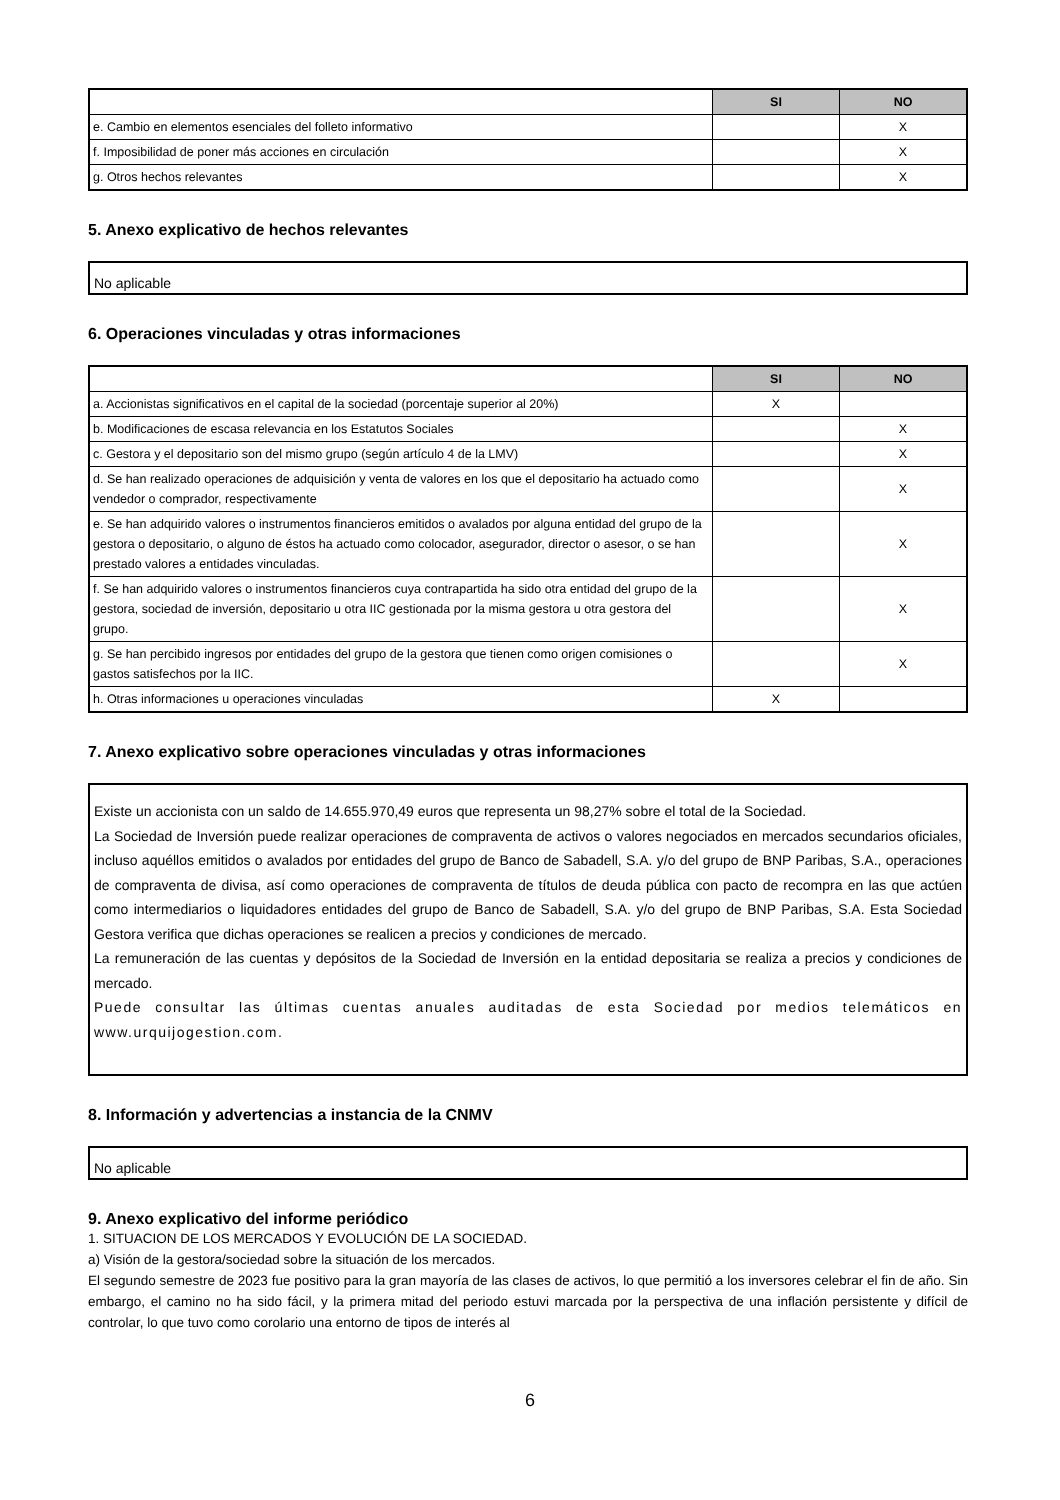| | SI | NO |
| --- | --- | --- |
| e. Cambio en elementos esenciales del folleto informativo | | X |
| f. Imposibilidad de poner más acciones en circulación | | X |
| g. Otros hechos relevantes | | X |
5. Anexo explicativo de hechos relevantes
No aplicable
6. Operaciones vinculadas y otras informaciones
| | SI | NO |
| --- | --- | --- |
| a. Accionistas significativos en el capital de la sociedad (porcentaje superior al 20%) | X | |
| b. Modificaciones de escasa relevancia en los Estatutos Sociales | | X |
| c. Gestora y el depositario son del mismo grupo (según artículo 4 de la LMV) | | X |
| d. Se han realizado operaciones de adquisición y venta de valores en los que el depositario ha actuado como vendedor o comprador, respectivamente | | X |
| e. Se han adquirido valores o instrumentos financieros emitidos o avalados por alguna entidad del grupo de la gestora o depositario, o alguno de éstos ha actuado como colocador, asegurador, director o asesor, o se han prestado valores a entidades vinculadas. | | X |
| f. Se han adquirido valores o instrumentos financieros cuya contrapartida ha sido otra entidad del grupo de la gestora, sociedad de inversión, depositario u otra IIC gestionada por la misma gestora u otra gestora del grupo. | | X |
| g. Se han percibido ingresos por entidades del grupo de la gestora que tienen como origen comisiones o gastos satisfechos por la IIC. | | X |
| h. Otras informaciones u operaciones vinculadas | X | |
7. Anexo explicativo sobre operaciones vinculadas y otras informaciones
Existe un accionista con un saldo de 14.655.970,49 euros que representa un 98,27% sobre el total de la Sociedad.
La Sociedad de Inversión puede realizar operaciones de compraventa de activos o valores negociados en mercados secundarios oficiales, incluso aquéllos emitidos o avalados por entidades del grupo de Banco de Sabadell, S.A. y/o del grupo de BNP Paribas, S.A., operaciones de compraventa de divisa, así como operaciones de compraventa de títulos de deuda pública con pacto de recompra en las que actúen como intermediarios o liquidadores entidades del grupo de Banco de Sabadell, S.A. y/o del grupo de BNP Paribas, S.A. Esta Sociedad Gestora verifica que dichas operaciones se realicen a precios y condiciones de mercado.
La remuneración de las cuentas y depósitos de la Sociedad de Inversión en la entidad depositaria se realiza a precios y condiciones de mercado.
Puede consultar las últimas cuentas anuales auditadas de esta Sociedad por medios telemáticos en www.urquijogestion.com.
8. Información y advertencias a instancia de la CNMV
No aplicable
9. Anexo explicativo del informe periódico
1. SITUACION DE LOS MERCADOS Y EVOLUCIÓN DE LA SOCIEDAD.
a) Visión de la gestora/sociedad sobre la situación de los mercados.
El segundo semestre de 2023 fue positivo para la gran mayoría de las clases de activos, lo que permitió a los inversores celebrar el fin de año. Sin embargo, el camino no ha sido fácil, y la primera mitad del periodo estuvi marcada por la perspectiva de una inflación persistente y difícil de controlar, lo que tuvo como corolario una entorno de tipos de interés al
6